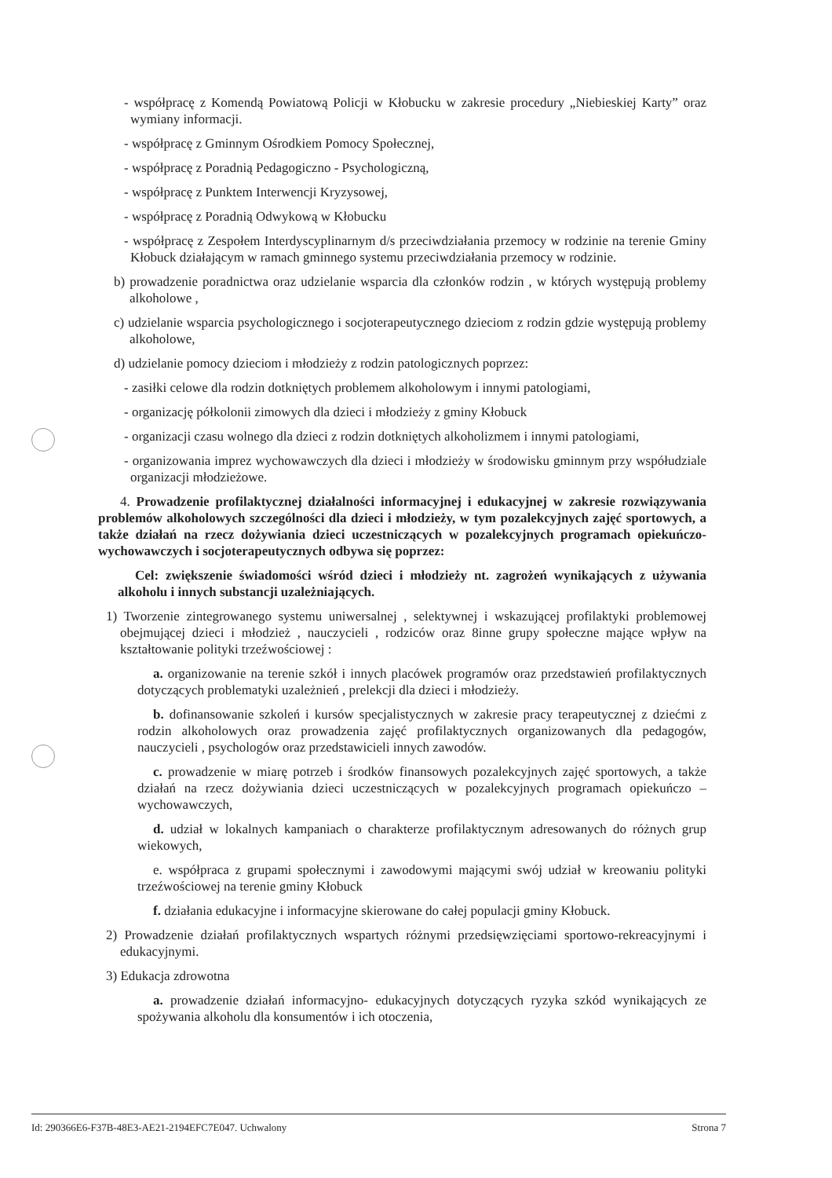- współpracę z Komendą Powiatową Policji w Kłobucku w zakresie procedury „Niebieskiej Karty” oraz wymiany informacji.
- współpracę z Gminnym Ośrodkiem Pomocy Społecznej,
- współpracę z Poradnią Pedagogiczno - Psychologiczną,
- współpracę z Punktem Interwencji Kryzysowej,
- współpracę z Poradnią Odwykową w Kłobucku
- współpracę z Zespołem Interdyscyplinarnym d/s przeciwdziałania przemocy w rodzinie na terenie Gminy Kłobuck działającym w ramach gminnego systemu przeciwdziałania przemocy w rodzinie.
b) prowadzenie poradnictwa oraz udzielanie wsparcia dla członków rodzin , w których występują problemy alkoholowe ,
c) udzielanie wsparcia psychologicznego i socjoterapeutycznego dzieciom z rodzin gdzie występują problemy alkoholowe,
d) udzielanie pomocy dzieciom i młodzieży z rodzin patologicznych poprzez:
- zasiłki celowe dla rodzin dotkniętych problemem alkoholowym i innymi patologiami,
- organizację półkolonii zimowych dla dzieci i młodzieży z gminy Kłobuck
- organizacji czasu wolnego dla dzieci z rodzin dotkniętych alkoholizmem i innymi patologiami,
- organizowania imprez wychowawczych dla dzieci i młodzieży w środowisku gminnym przy współudziale organizacji młodzieżowe.
4. Prowadzenie profilaktycznej działalności informacyjnej i edukacyjnej w zakresie rozwiązywania problemów alkoholowych szczególności dla dzieci i młodzieży, w tym pozalekcyjnych zajęć sportowych, a także działań na rzecz dożywiania dzieci uczestniczących w pozalekcyjnych programach opiekuńczo-wychowawczych i socjoterapeutycznych odbywa się poprzez:
Cel: zwiększenie świadomości wśród dzieci i młodzieży nt. zagrożeń wynikających z używania alkoholu i innych substancji uzależniających.
1) Tworzenie zintegrowanego systemu uniwersalnej , selektywnej i wskazującej profilaktyki problemowej obejmującej dzieci i młodzież , nauczycieli , rodziców oraz 8inne grupy społeczne mające wpływ na kształtowanie polityki trzeźwościowej :
a. organizowanie na terenie szkół i innych placówek programów oraz przedstawień profilaktycznych dotyczących problematyki uzależnień , prelekcji dla dzieci i młodzieży.
b. dofinansowanie szkoleń i kursów specjalistycznych w zakresie pracy terapeutycznej z dziećmi z rodzin alkoholowych oraz prowadzenia zajęć profilaktycznych organizowanych dla pedagogów, nauczycieli , psychologów oraz przedstawicieli innych zawodów.
c. prowadzenie w miarę potrzeb i środków finansowych pozalekcyjnych zajęć sportowych, a także działań na rzecz dożywiania dzieci uczestniczących w pozalekcyjnych programach opiekuńczo – wychowawczych,
d. udział w lokalnych kampaniach o charakterze profilaktycznym adresowanych do różnych grup wiekowych,
e. współpraca z grupami społecznymi i zawodowymi mającymi swój udział w kreowaniu polityki trzeźwościowej na terenie gminy Kłobuck
f. działania edukacyjne i informacyjne skierowane do całej populacji gminy Kłobuck.
2) Prowadzenie działań profilaktycznych wspartych różnymi przedsięwzięciami sportowo-rekreacyjnymi i edukacyjnymi.
3) Edukacja zdrowotna
a. prowadzenie działań informacyjno- edukacyjnych dotyczących ryzyka szkód wynikających ze spożywania alkoholu dla konsumentów i ich otoczenia,
Id: 290366E6-F37B-48E3-AE21-2194EFC7E047. Uchwalony Strona 7